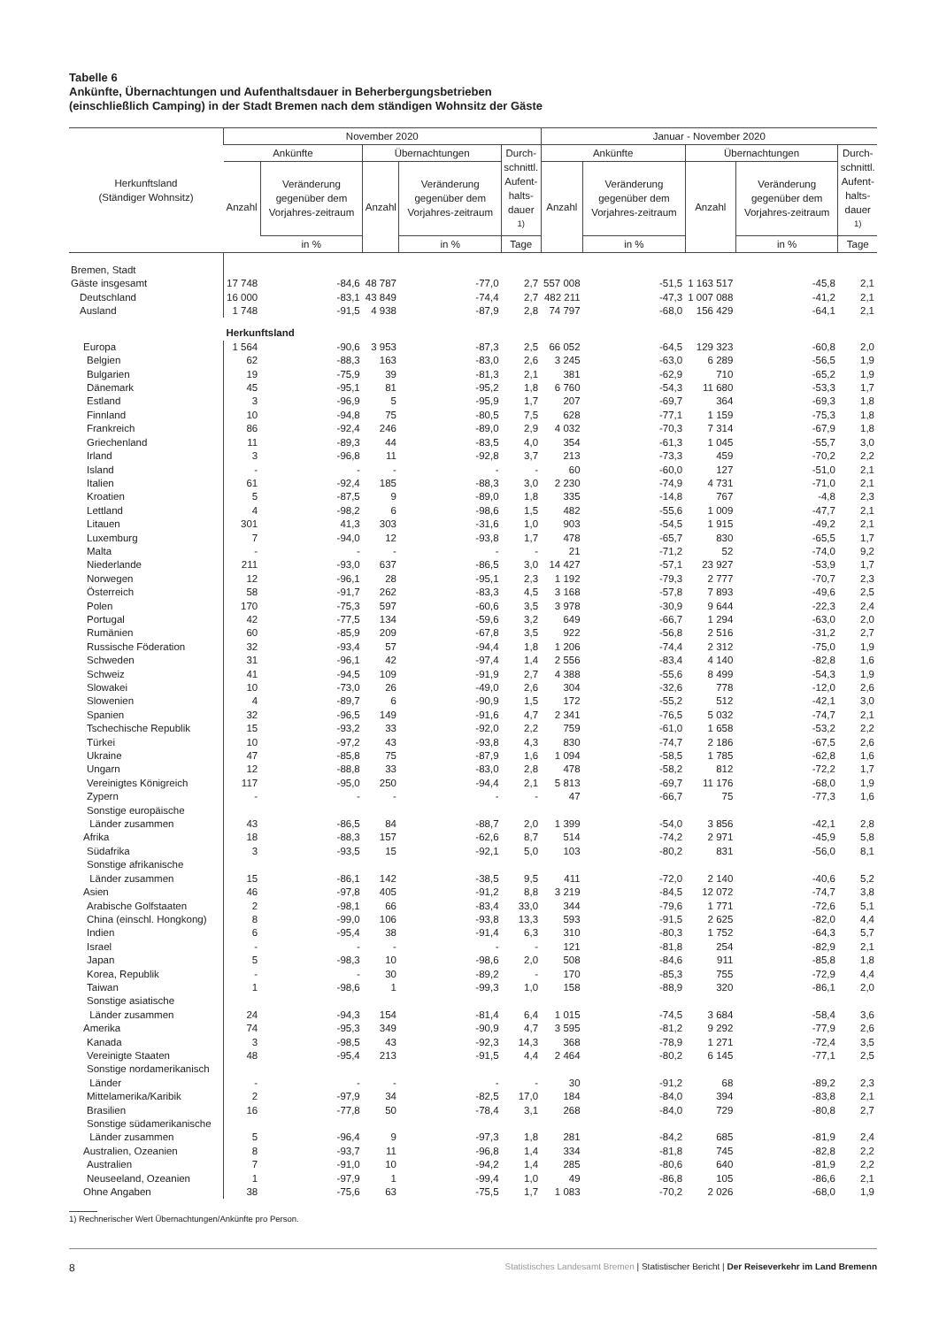Tabelle 6
Ankünfte, Übernachtungen und Aufenthaltsdauer in Beherbergungsbetrieben
(einschließlich Camping) in der Stadt Bremen nach dem ständigen Wohnsitz der Gäste
| Herkunftsland (Ständiger Wohnsitz) | November 2020 | | | | | Januar - November 2020 | | | | |
| --- | --- | --- | --- | --- | --- | --- | --- | --- | --- | --- |
| | Ankünfte | | Übernachtungen | | Durch- schnittl. Aufent- halts- dauer <sup>1)</sup> | Ankünfte | | Übernachtungen | | Durch- schnittl. Aufent- halts- dauer <sup>1)</sup> |
| | Anzahl | Veränderung gegenüber dem Vorjahres-zeitraum | Anzahl | Veränderung gegenüber dem Vorjahres-zeitraum | | Anzahl | Veränderung gegenüber dem Vorjahres-zeitraum | Anzahl | Veränderung gegenüber dem Vorjahres-zeitraum | |
| | | in % | | in % | Tage | | in % | | in % | Tage |
| Bremen, Stadt | | | | | | | | | | |
| Gäste insgesamt | 17 748 | -84,6 | 48 787 | -77,0 | 2,7 | 557 008 | -51,5 | 1 163 517 | -45,8 | 2,1 |
| Deutschland | 16 000 | -83,1 | 43 849 | -74,4 | 2,7 | 482 211 | -47,3 | 1 007 088 | -41,2 | 2,1 |
| Ausland | 1 748 | -91,5 | 4 938 | -87,9 | 2,8 | 74 797 | -68,0 | 156 429 | -64,1 | 2,1 |
| | Herkunftsland | | | | | | | | | |
| Europa | 1 564 | -90,6 | 3 953 | -87,3 | 2,5 | 66 052 | -64,5 | 129 323 | -60,8 | 2,0 |
| Belgien | 62 | -88,3 | 163 | -83,0 | 2,6 | 3 245 | -63,0 | 6 289 | -56,5 | 1,9 |
| Bulgarien | 19 | -75,9 | 39 | -81,3 | 2,1 | 381 | -62,9 | 710 | -65,2 | 1,9 |
| Dänemark | 45 | -95,1 | 81 | -95,2 | 1,8 | 6 760 | -54,3 | 11 680 | -53,3 | 1,7 |
| Estland | 3 | -96,9 | 5 | -95,9 | 1,7 | 207 | -69,7 | 364 | -69,3 | 1,8 |
| Finnland | 10 | -94,8 | 75 | -80,5 | 7,5 | 628 | -77,1 | 1 159 | -75,3 | 1,8 |
| Frankreich | 86 | -92,4 | 246 | -89,0 | 2,9 | 4 032 | -70,3 | 7 314 | -67,9 | 1,8 |
| Griechenland | 11 | -89,3 | 44 | -83,5 | 4,0 | 354 | -61,3 | 1 045 | -55,7 | 3,0 |
| Irland | 3 | -96,8 | 11 | -92,8 | 3,7 | 213 | -73,3 | 459 | -70,2 | 2,2 |
| Island | - | - | - | - | - | 60 | -60,0 | 127 | -51,0 | 2,1 |
| Italien | 61 | -92,4 | 185 | -88,3 | 3,0 | 2 230 | -74,9 | 4 731 | -71,0 | 2,1 |
| Kroatien | 5 | -87,5 | 9 | -89,0 | 1,8 | 335 | -14,8 | 767 | -4,8 | 2,3 |
| Lettland | 4 | -98,2 | 6 | -98,6 | 1,5 | 482 | -55,6 | 1 009 | -47,7 | 2,1 |
| Litauen | 301 | 41,3 | 303 | -31,6 | 1,0 | 903 | -54,5 | 1 915 | -49,2 | 2,1 |
| Luxemburg | 7 | -94,0 | 12 | -93,8 | 1,7 | 478 | -65,7 | 830 | -65,5 | 1,7 |
| Malta | - | - | - | - | - | 21 | -71,2 | 52 | -74,0 | 9,2 |
| Niederlande | 211 | -93,0 | 637 | -86,5 | 3,0 | 14 427 | -57,1 | 23 927 | -53,9 | 1,7 |
| Norwegen | 12 | -96,1 | 28 | -95,1 | 2,3 | 1 192 | -79,3 | 2 777 | -70,7 | 2,3 |
| Österreich | 58 | -91,7 | 262 | -83,3 | 4,5 | 3 168 | -57,8 | 7 893 | -49,6 | 2,5 |
| Polen | 170 | -75,3 | 597 | -60,6 | 3,5 | 3 978 | -30,9 | 9 644 | -22,3 | 2,4 |
| Portugal | 42 | -77,5 | 134 | -59,6 | 3,2 | 649 | -66,7 | 1 294 | -63,0 | 2,0 |
| Rumänien | 60 | -85,9 | 209 | -67,8 | 3,5 | 922 | -56,8 | 2 516 | -31,2 | 2,7 |
| Russische Föderation | 32 | -93,4 | 57 | -94,4 | 1,8 | 1 206 | -74,4 | 2 312 | -75,0 | 1,9 |
| Schweden | 31 | -96,1 | 42 | -97,4 | 1,4 | 2 556 | -83,4 | 4 140 | -82,8 | 1,6 |
| Schweiz | 41 | -94,5 | 109 | -91,9 | 2,7 | 4 388 | -55,6 | 8 499 | -54,3 | 1,9 |
| Slowakei | 10 | -73,0 | 26 | -49,0 | 2,6 | 304 | -32,6 | 778 | -12,0 | 2,6 |
| Slowenien | 4 | -89,7 | 6 | -90,9 | 1,5 | 172 | -55,2 | 512 | -42,1 | 3,0 |
| Spanien | 32 | -96,5 | 149 | -91,6 | 4,7 | 2 341 | -76,5 | 5 032 | -74,7 | 2,1 |
| Tschechische Republik | 15 | -93,2 | 33 | -92,0 | 2,2 | 759 | -61,0 | 1 658 | -53,2 | 2,2 |
| Türkei | 10 | -97,2 | 43 | -93,8 | 4,3 | 830 | -74,7 | 2 186 | -67,5 | 2,6 |
| Ukraine | 47 | -85,8 | 75 | -87,9 | 1,6 | 1 094 | -58,5 | 1 785 | -62,8 | 1,6 |
| Ungarn | 12 | -88,8 | 33 | -83,0 | 2,8 | 478 | -58,2 | 812 | -72,2 | 1,7 |
| Vereinigtes Königreich | 117 | -95,0 | 250 | -94,4 | 2,1 | 5 813 | -69,7 | 11 176 | -68,0 | 1,9 |
| Zypern | - | - | - | - | - | 47 | -66,7 | 75 | -77,3 | 1,6 |
| Sonstige europäische Länder zusammen | 43 | -86,5 | 84 | -88,7 | 2,0 | 1 399 | -54,0 | 3 856 | -42,1 | 2,8 |
| Afrika | 18 | -88,3 | 157 | -62,6 | 8,7 | 514 | -74,2 | 2 971 | -45,9 | 5,8 |
| Südafrika | 3 | -93,5 | 15 | -92,1 | 5,0 | 103 | -80,2 | 831 | -56,0 | 8,1 |
| Sonstige afrikanische Länder zusammen | 15 | -86,1 | 142 | -38,5 | 9,5 | 411 | -72,0 | 2 140 | -40,6 | 5,2 |
| Asien | 46 | -97,8 | 405 | -91,2 | 8,8 | 3 219 | -84,5 | 12 072 | -74,7 | 3,8 |
| Arabische Golfstaaten | 2 | -98,1 | 66 | -83,4 | 33,0 | 344 | -79,6 | 1 771 | -72,6 | 5,1 |
| China (einschl. Hongkong) | 8 | -99,0 | 106 | -93,8 | 13,3 | 593 | -91,5 | 2 625 | -82,0 | 4,4 |
| Indien | 6 | -95,4 | 38 | -91,4 | 6,3 | 310 | -80,3 | 1 752 | -64,3 | 5,7 |
| Israel | - | - | - | - | - | 121 | -81,8 | 254 | -82,9 | 2,1 |
| Japan | 5 | -98,3 | 10 | -98,6 | 2,0 | 508 | -84,6 | 911 | -85,8 | 1,8 |
| Korea, Republik | - | - | 30 | -89,2 | - | 170 | -85,3 | 755 | -72,9 | 4,4 |
| Taiwan | 1 | -98,6 | 1 | -99,3 | 1,0 | 158 | -88,9 | 320 | -86,1 | 2,0 |
| Sonstige asiatische Länder zusammen | 24 | -94,3 | 154 | -81,4 | 6,4 | 1 015 | -74,5 | 3 684 | -58,4 | 3,6 |
| Amerika | 74 | -95,3 | 349 | -90,9 | 4,7 | 3 595 | -81,2 | 9 292 | -77,9 | 2,6 |
| Kanada | 3 | -98,5 | 43 | -92,3 | 14,3 | 368 | -78,9 | 1 271 | -72,4 | 3,5 |
| Vereinigte Staaten | 48 | -95,4 | 213 | -91,5 | 4,4 | 2 464 | -80,2 | 6 145 | -77,1 | 2,5 |
| Sonstige nordamerikanisch Länder | - | - | - | - | - | 30 | -91,2 | 68 | -89,2 | 2,3 |
| Mittelamerika/Karibik | 2 | -97,9 | 34 | -82,5 | 17,0 | 184 | -84,0 | 394 | -83,8 | 2,1 |
| Brasilien | 16 | -77,8 | 50 | -78,4 | 3,1 | 268 | -84,0 | 729 | -80,8 | 2,7 |
| Sonstige südamerikanische Länder zusammen | 5 | -96,4 | 9 | -97,3 | 1,8 | 281 | -84,2 | 685 | -81,9 | 2,4 |
| Australien, Ozeanien | 8 | -93,7 | 11 | -96,8 | 1,4 | 334 | -81,8 | 745 | -82,8 | 2,2 |
| Australien | 7 | -91,0 | 10 | -94,2 | 1,4 | 285 | -80,6 | 640 | -81,9 | 2,2 |
| Neuseeland, Ozeanien | 1 | -97,9 | 1 | -99,4 | 1,0 | 49 | -86,8 | 105 | -86,6 | 2,1 |
| Ohne Angaben | 38 | -75,6 | 63 | -75,5 | 1,7 | 1 083 | -70,2 | 2 026 | -68,0 | 1,9 |
1) Rechnerischer Wert Übernachtungen/Ankünfte pro Person.
8 Statistisches Landesamt Bremen | Statistischer Bericht | Der Reiseverkehr im Land Bremenn